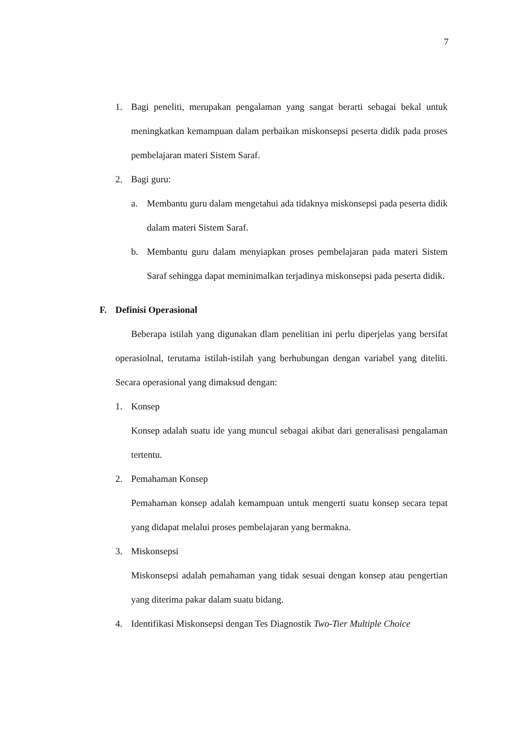7
1. Bagi peneliti, merupakan pengalaman yang sangat berarti sebagai bekal untuk meningkatkan kemampuan dalam perbaikan miskonsepsi peserta didik pada proses pembelajaran materi Sistem Saraf.
2. Bagi guru:
a. Membantu guru dalam mengetahui ada tidaknya miskonsepsi pada peserta didik dalam materi Sistem Saraf.
b. Membantu guru dalam menyiapkan proses pembelajaran pada materi Sistem Saraf sehingga dapat meminimalkan terjadinya miskonsepsi pada peserta didik.
F. Definisi Operasional
Beberapa istilah yang digunakan dlam penelitian ini perlu diperjelas yang bersifat operasiolnal, terutama istilah-istilah yang berhubungan dengan variabel yang diteliti. Secara operasional yang dimaksud dengan:
1. Konsep
Konsep adalah suatu ide yang muncul sebagai akibat dari generalisasi pengalaman tertentu.
2. Pemahaman Konsep
Pemahaman konsep adalah kemampuan untuk mengerti suatu konsep secara tepat yang didapat melalui proses pembelajaran yang bermakna.
3. Miskonsepsi
Miskonsepsi adalah pemahaman yang tidak sesuai dengan konsep atau pengertian yang diterima pakar dalam suatu bidang.
4. Identifikasi Miskonsepsi dengan Tes Diagnostik Two-Tier Multiple Choice